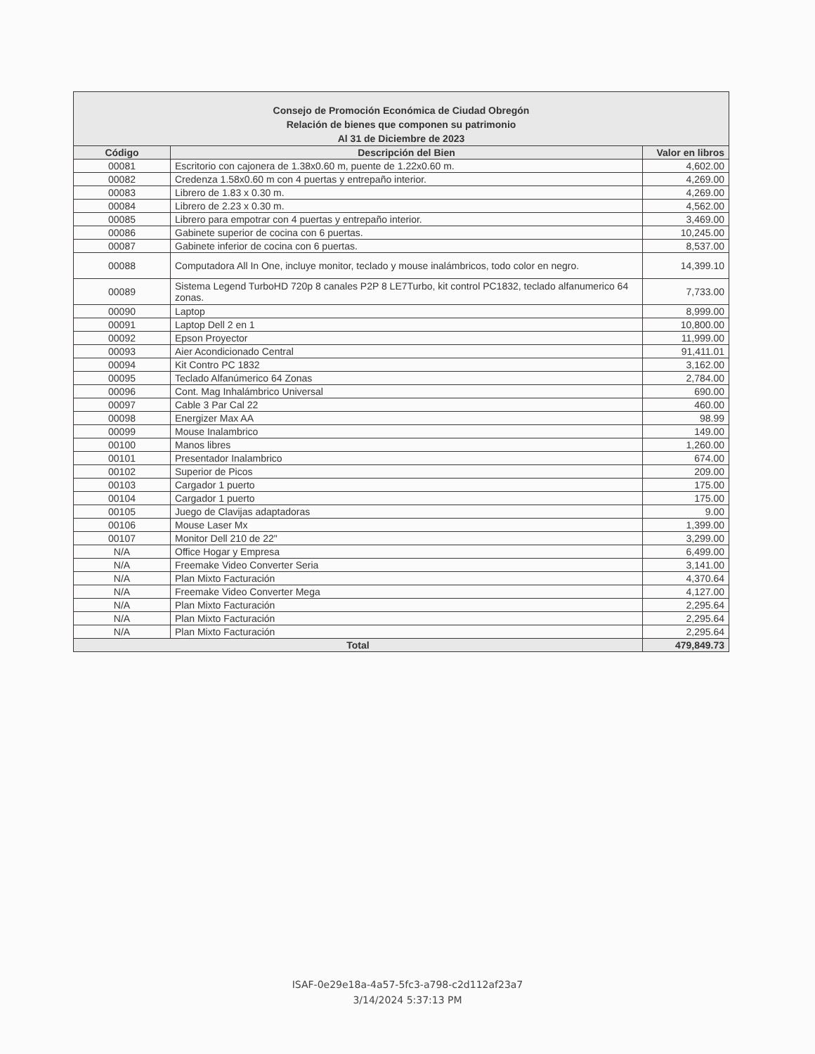| Consejo de Promoción Económica de Ciudad Obregón Relación de bienes que componen su patrimonio Al 31 de Diciembre de 2023 | | |
| Código | Descripción del Bien | Valor en libros |
| 00081 | Escritorio con cajonera de 1.38x0.60 m, puente de 1.22x0.60 m. | 4,602.00 |
| 00082 | Credenza 1.58x0.60 m con 4 puertas y entrepaño interior. | 4,269.00 |
| 00083 | Librero de 1.83 x 0.30 m. | 4,269.00 |
| 00084 | Librero de 2.23 x 0.30 m. | 4,562.00 |
| 00085 | Librero para empotrar con 4 puertas y entrepaño interior. | 3,469.00 |
| 00086 | Gabinete superior de cocina con 6 puertas. | 10,245.00 |
| 00087 | Gabinete inferior de cocina con 6 puertas. | 8,537.00 |
| 00088 | Computadora All In One, incluye monitor, teclado y mouse inalámbricos, todo color en negro. | 14,399.10 |
| 00089 | Sistema Legend TurboHD 720p 8 canales P2P 8 LE7Turbo, kit control PC1832, teclado alfanumerico 64 zonas. | 7,733.00 |
| 00090 | Laptop | 8,999.00 |
| 00091 | Laptop Dell 2 en 1 | 10,800.00 |
| 00092 | Epson Proyector | 11,999.00 |
| 00093 | Aier Acondicionado Central | 91,411.01 |
| 00094 | Kit Contro PC 1832 | 3,162.00 |
| 00095 | Teclado Alfanúmerico 64 Zonas | 2,784.00 |
| 00096 | Cont. Mag Inhalámbrico Universal | 690.00 |
| 00097 | Cable 3 Par Cal 22 | 460.00 |
| 00098 | Energizer Max AA | 98.99 |
| 00099 | Mouse Inalambrico | 149.00 |
| 00100 | Manos libres | 1,260.00 |
| 00101 | Presentador Inalambrico | 674.00 |
| 00102 | Superior de Picos | 209.00 |
| 00103 | Cargador 1 puerto | 175.00 |
| 00104 | Cargador 1 puerto | 175.00 |
| 00105 | Juego de Clavijas adaptadoras | 9.00 |
| 00106 | Mouse Laser Mx | 1,399.00 |
| 00107 | Monitor Dell 210 de 22" | 3,299.00 |
| N/A | Office Hogar y Empresa | 6,499.00 |
| N/A | Freemake Video Converter Seria | 3,141.00 |
| N/A | Plan Mixto Facturación | 4,370.64 |
| N/A | Freemake Video Converter Mega | 4,127.00 |
| N/A | Plan Mixto Facturación | 2,295.64 |
| N/A | Plan Mixto Facturación | 2,295.64 |
| N/A | Plan Mixto Facturación | 2,295.64 |
| Total | | 479,849.73 |
ISAF-0e29e18a-4a57-5fc3-a798-c2d112af23a7
3/14/2024 5:37:13 PM